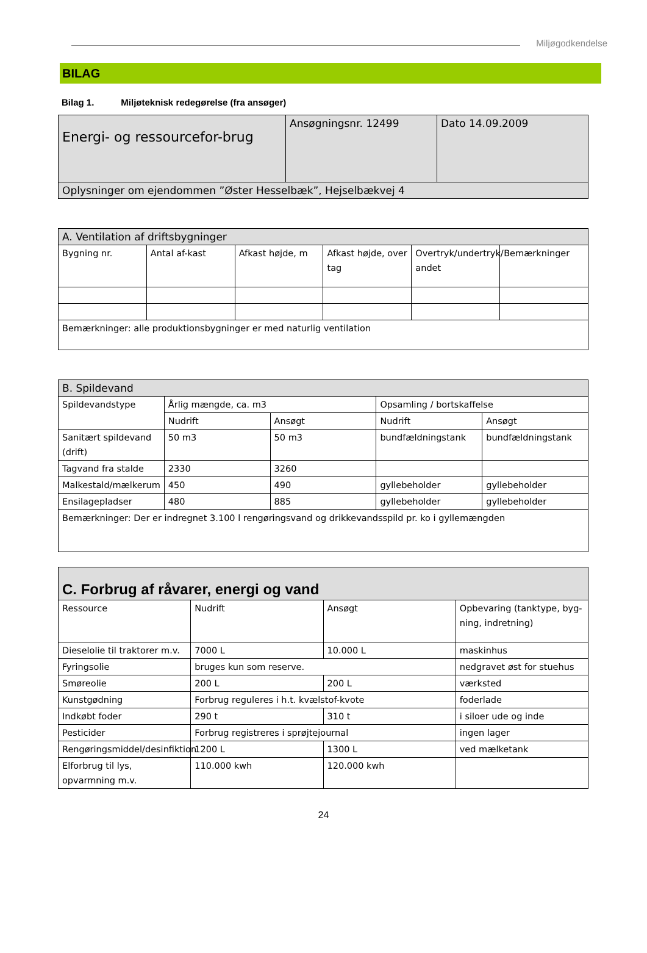Miljøgodkendelse
BILAG
Bilag 1. Miljøteknisk redegørelse (fra ansøger)
| Energi- og ressourcefor-brug | Ansøgningsnr. 12499 | Dato 14.09.2009 |
| Oplysninger om ejendommen ”Øster Hesselbæk”, Hejselbækvej 4 | | |
| A. Ventilation af driftsbygninger | | | | | |
| Bygning nr. | Antal af-kast | Afkast højde, m | Afkast højde, over tag | Overtryk/undertryk/ andet | Bemærkninger |
| Bemærkninger: alle produktionsbygninger er med naturlig ventilation | | | | | |
| B. Spildevand | | | | |
| Spildevandstype | Årlig mængde, ca. m3 | | Opsamling / bortskaffelse | |
| | Nudrift | Ansøgt | Nudrift | Ansøgt |
| Sanitært spildevand (drift) | 50 m3 | 50 m3 | bundfældningstank | bundfældningstank |
| Tagvand fra stalde | 2330 | 3260 | | |
| Malkestald/mælkerum | 450 | 490 | gyllebeholder | gyllebeholder |
| Ensilagepladser | 480 | 885 | gyllebeholder | gyllebeholder |
| Bemærkninger: Der er indregnet 3.100 l rengøringsvand og drikkevandsspild pr. ko i gyllemængden | | | | |
| C. Forbrug af råvarer, energi og vand | | | |
| Ressource | Nudrift | Ansøgt | Opbevaring (tanktype, byg-ning, indretning) |
| Dieselolie til traktorer m.v. | 7000 L | 10.000 L | maskinhus |
| Fyringsolie | bruges kun som reserve. | | nedgravet øst for stuehus |
| Smøreolie | 200 L | 200 L | værksted |
| Kunstgødning | Forbrug reguleres i h.t. kvælstof-kvote | | foderlade |
| Indkøbt foder | 290 t | 310 t | i siloer ude og inde |
| Pesticider | Forbrug registreres i sprøjtejournal | | ingen lager |
| Rengøringsmiddel/desinfiktion | 1200 L | 1300 L | ved mælketank |
| Elforbrug til lys, opvarmning m.v. | 110.000 kwh | 120.000 kwh | |
24